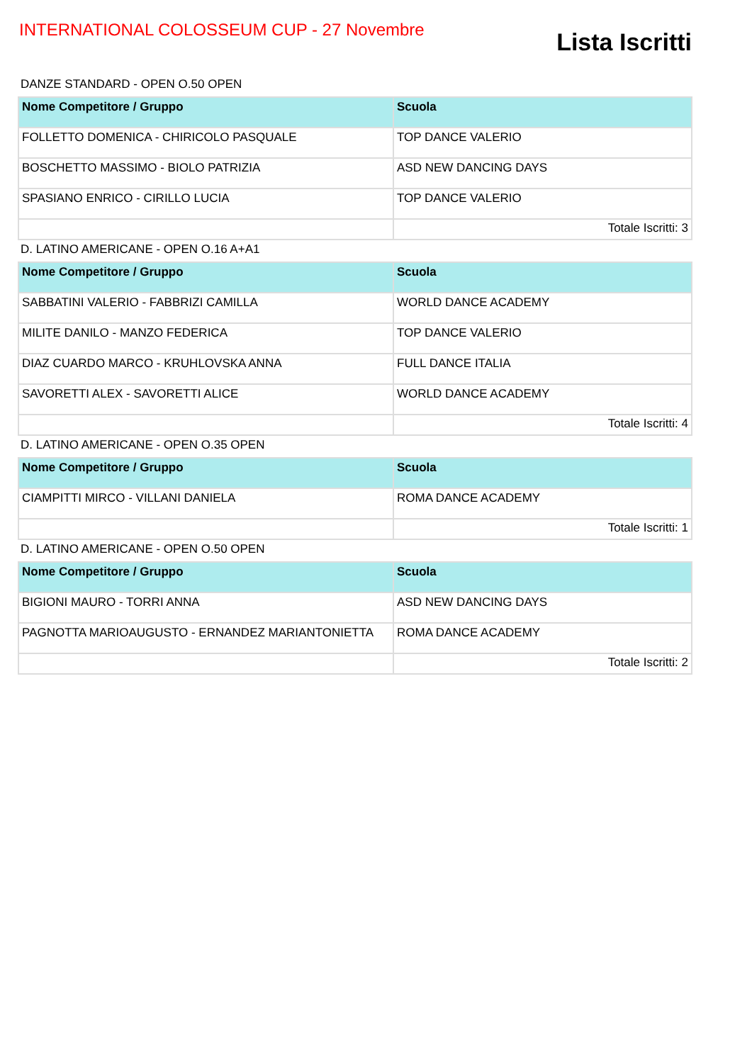INTERNATIONAL COLOSSEUM CUP - 27 Novembre
Lista Iscritti
DANZE STANDARD - OPEN O.50 OPEN
| Nome Competitore / Gruppo | Scuola |
| --- | --- |
| FOLLETTO DOMENICA - CHIRICOLO PASQUALE | TOP DANCE VALERIO |
| BOSCHETTO MASSIMO - BIOLO PATRIZIA | ASD NEW DANCING DAYS |
| SPASIANO ENRICO - CIRILLO LUCIA | TOP DANCE VALERIO |
| | Totale Iscritti: 3 |
D. LATINO AMERICANE - OPEN O.16 A+A1
| Nome Competitore / Gruppo | Scuola |
| --- | --- |
| SABBATINI VALERIO - FABBRIZI CAMILLA | WORLD DANCE ACADEMY |
| MILITE DANILO - MANZO FEDERICA | TOP DANCE VALERIO |
| DIAZ CUARDO MARCO - KRUHLOVSKA ANNA | FULL DANCE ITALIA |
| SAVORETTI ALEX - SAVORETTI ALICE | WORLD DANCE ACADEMY |
| | Totale Iscritti: 4 |
D. LATINO AMERICANE - OPEN O.35 OPEN
| Nome Competitore / Gruppo | Scuola |
| --- | --- |
| CIAMPITTI MIRCO - VILLANI DANIELA | ROMA DANCE ACADEMY |
| | Totale Iscritti: 1 |
D. LATINO AMERICANE - OPEN O.50 OPEN
| Nome Competitore / Gruppo | Scuola |
| --- | --- |
| BIGIONI MAURO - TORRI ANNA | ASD NEW DANCING DAYS |
| PAGNOTTA MARIOAUGUSTO - ERNANDEZ MARIANTONIETTA | ROMA DANCE ACADEMY |
| | Totale Iscritti: 2 |